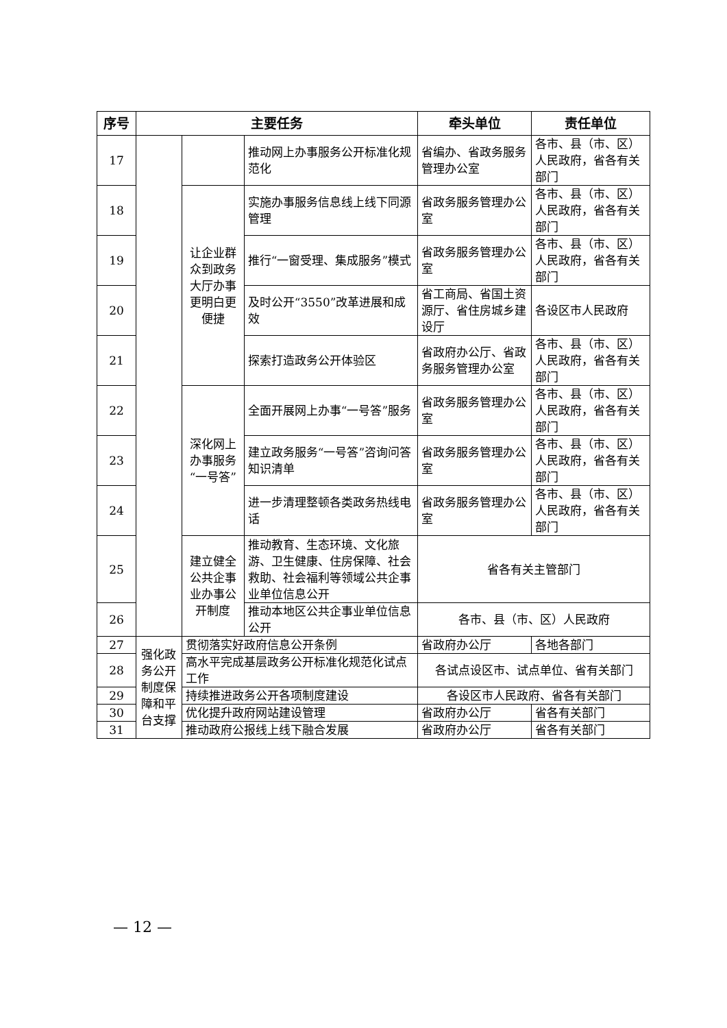| 序号 | 主要任务 | | | 牵头单位 | 责任单位 |
| --- | --- | --- | --- | --- | --- |
| 17 | | | 推动网上办事服务公开标准化规范化 | 省编办、省政务服务管理办公室 | 各市、县（市、区）人民政府，省各有关部门 |
| 18 | | 让企业群众到政务大厅办事更明白更便捷 | 实施办事服务信息线上线下同源管理 | 省政务服务管理办公室 | 各市、县（市、区）人民政府，省各有关部门 |
| 19 | | | 推行“一窗受理、集成服务”模式 | 省政务服务管理办公室 | 各市、县（市、区）人民政府，省各有关部门 |
| 20 | | | 及时公开“3550”改革进展和成效 | 省工商局、省国土资源厅、省住房城乡建设厅 | 各设区市人民政府 |
| 21 | | | 探索打造政务公开体验区 | 省政府办公厅、省政务服务管理办公室 | 各市、县（市、区）人民政府，省各有关部门 |
| 22 | | 深化网上办事服务“一号答” | 全面开展网上办事“一号答”服务 | 省政务服务管理办公室 | 各市、县（市、区）人民政府，省各有关部门 |
| 23 | | | 建立政务服务“一号答”咨询问答知识清单 | 省政务服务管理办公室 | 各市、县（市、区）人民政府，省各有关部门 |
| 24 | | | 进一步清理整顿各类政务热线电话 | 省政务服务管理办公室 | 各市、县（市、区）人民政府，省各有关部门 |
| 25 | | 建立健全公共企事业办事公开制度 | 推动教育、生态环境、文化旅游、卫生健康、住房保障、社会救助、社会福利等领域公共企事业单位信息公开 | 省各有关主管部门 | |
| 26 | | | 推动本地区公共企事业单位信息公开 | 各市、县（市、区）人民政府 | |
| 27 | 强化政务公开制度保障和平台支撑 | 贯彻落实好政府信息公开条例 | | 省政府办公厅 | 各地各部门 |
| 28 | | 高水平完成基层政务公开标准化规范化试点工作 | | 各试点设区市、试点单位、省有关部门 | |
| 29 | | 持续推进政务公开各项制度建设 | | 各设区市人民政府、省各有关部门 | |
| 30 | | 优化提升政府网站建设管理 | | 省政府办公厅 | 省各有关部门 |
| 31 | | 推动政府公报线上线下融合发展 | | 省政府办公厅 | 省各有关部门 |
— 12 —